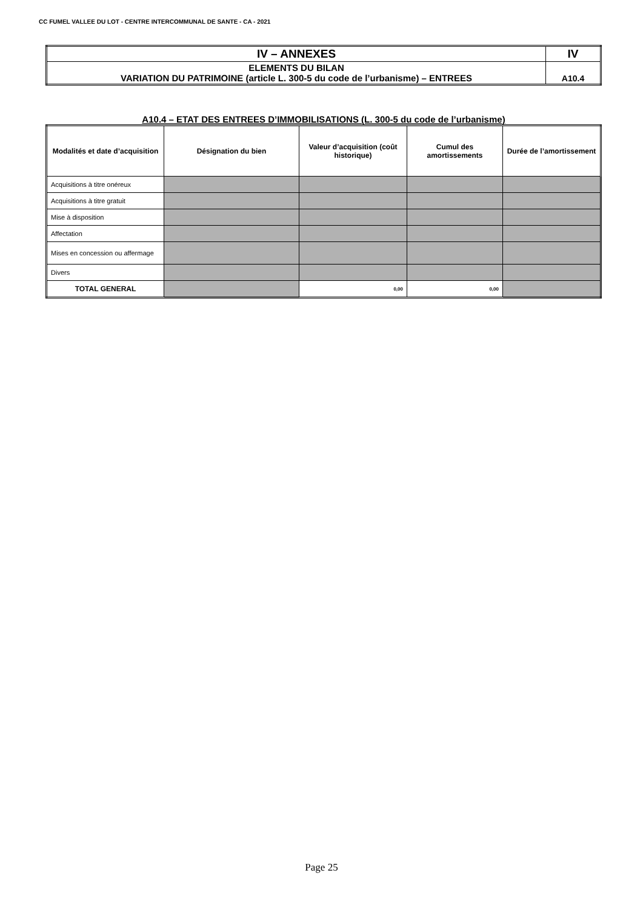CC FUMEL VALLEE DU LOT - CENTRE INTERCOMMUNAL DE SANTE - CA - 2021
| IV – ANNEXES | IV |
| ELEMENTS DU BILAN VARIATION DU PATRIMOINE (article L. 300-5 du code de l’urbanisme) – ENTREES | A10.4 |
A10.4 – ETAT DES ENTREES D’IMMOBILISATIONS (L. 300-5 du code de l’urbanisme)
| Modalités et date d’acquisition | Désignation du bien | Valeur d’acquisition (coût historique) | Cumul des amortissements | Durée de l’amortissement |
| --- | --- | --- | --- | --- |
| Acquisitions à titre onéreux | | | | |
| Acquisitions à titre gratuit | | | | |
| Mise à disposition | | | | |
| Affectation | | | | |
| Mises en concession ou affermage | | | | |
| Divers | | | | |
| TOTAL GENERAL | | 0,00 | 0,00 | |
Page 25